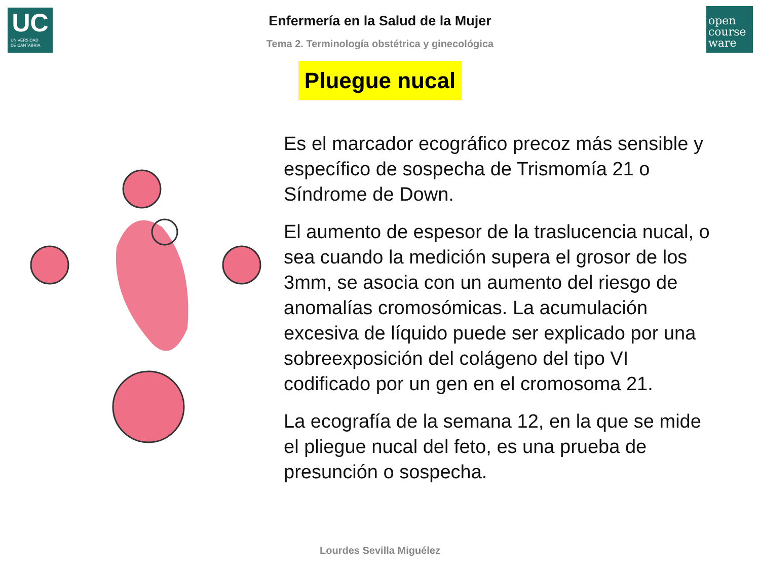UC
UNIVERSIDAD
DE CANTABRIA
open
course
ware
Enfermería en la Salud de la Mujer
Tema 2. Terminología obstétrica y ginecológica
Pluegue nucal
Es el marcador ecográfico precoz más sensible y específico de sospecha de Trismomía 21 o Síndrome de Down.
El aumento de espesor de la traslucencia nucal, o sea cuando la medición supera el grosor de los 3mm, se asocia con un aumento del riesgo de anomalías cromosómicas. La acumulación excesiva de líquido puede ser explicado por una sobreexposición del colágeno del tipo VI codificado por un gen en el cromosoma 21.
La ecografía de la semana 12, en la que se mide el pliegue nucal del feto, es una prueba de presunción o sospecha.
Lourdes Sevilla Miguélez